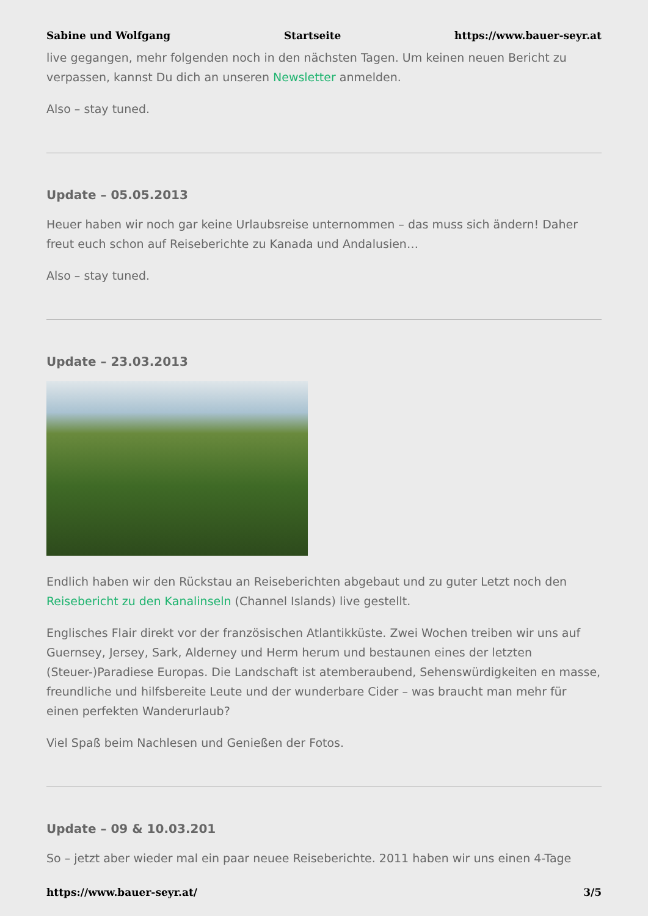Sabine und Wolfgang Startseite https://www.bauer-seyr.at
live gegangen, mehr folgenden noch in den nächsten Tagen. Um keinen neuen Bericht zu verpassen, kannst Du dich an unseren Newsletter anmelden.
Also – stay tuned.
Update – 05.05.2013
Heuer haben wir noch gar keine Urlaubsreise unternommen – das muss sich ändern! Daher freut euch schon auf Reiseberichte zu Kanada und Andalusien…
Also – stay tuned.
Update – 23.03.2013
Endlich haben wir den Rückstau an Reiseberichten abgebaut und zu guter Letzt noch den Reisebericht zu den Kanalinseln (Channel Islands) live gestellt.
Englisches Flair direkt vor der französischen Atlantikküste. Zwei Wochen treiben wir uns auf Guernsey, Jersey, Sark, Alderney und Herm herum und bestaunen eines der letzten (Steuer-)Paradiese Europas. Die Landschaft ist atemberaubend, Sehenswürdigkeiten en masse, freundliche und hilfsbereite Leute und der wunderbare Cider – was braucht man mehr für einen perfekten Wanderurlaub?
Viel Spaß beim Nachlesen und Genießen der Fotos.
Update – 09 & 10.03.201
So – jetzt aber wieder mal ein paar neuee Reiseberichte. 2011 haben wir uns einen 4-Tage
https://www.bauer-seyr.at/ 3/5